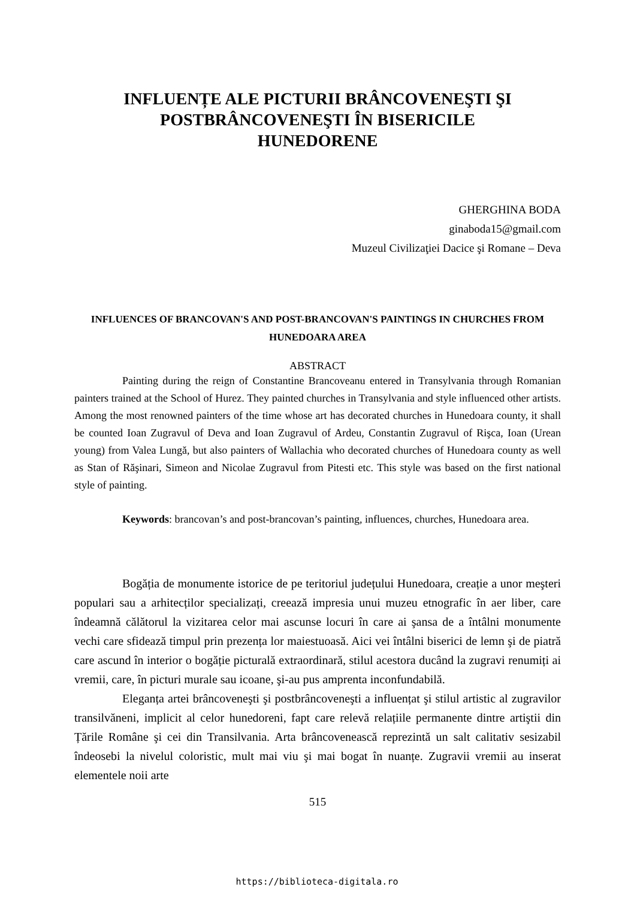INFLUENȚE ALE PICTURII BRÂNCOVENEŞTI ŞI POSTBRÂNCOVENEŞTI ÎN BISERICILE HUNEDORENE
GHERGHINA BODA
ginaboda15@gmail.com
Muzeul Civilizaţiei Dacice şi Romane – Deva
INFLUENCES OF BRANCOVAN'S AND POST-BRANCOVAN'S PAINTINGS IN CHURCHES FROM HUNEDOARA AREA
ABSTRACT
Painting during the reign of Constantine Brancoveanu entered in Transylvania through Romanian painters trained at the School of Hurez. They painted churches in Transylvania and style influenced other artists. Among the most renowned painters of the time whose art has decorated churches in Hunedoara county, it shall be counted Ioan Zugravul of Deva and Ioan Zugravul of Ardeu, Constantin Zugravul of Rişca, Ioan (Urean young) from Valea Lungă, but also painters of Wallachia who decorated churches of Hunedoara county as well as Stan of Răşinari, Simeon and Nicolae Zugravul from Pitesti etc. This style was based on the first national style of painting.
Keywords: brancovan’s and post-brancovan’s painting, influences, churches, Hunedoara area.
Bogăția de monumente istorice de pe teritoriul județului Hunedoara, creație a unor meşteri populari sau a arhitecților specializați, creează impresia unui muzeu etnografic în aer liber, care îndeamnă călătorul la vizitarea celor mai ascunse locuri în care ai şansa de a întâlni monumente vechi care sfidează timpul prin prezența lor maiestuoasă. Aici vei întâlni biserici de lemn şi de piatră care ascund în interior o bogăție picturală extraordinară, stilul acestora ducând la zugravi renumiți ai vremii, care, în picturi murale sau icoane, şi-au pus amprenta inconfundabilă.
Eleganța artei brâncoveneşti şi postbrâncoveneşti a influențat şi stilul artistic al zugravilor transilvăneni, implicit al celor hunedoreni, fapt care relevă relațiile permanente dintre artiştii din Țările Române şi cei din Transilvania. Arta brâncovenească reprezintă un salt calitativ sesizabil îndeosebi la nivelul coloristic, mult mai viu şi mai bogat în nuanțe. Zugravii vremii au inserat elementele noii arte
515
https://biblioteca-digitala.ro